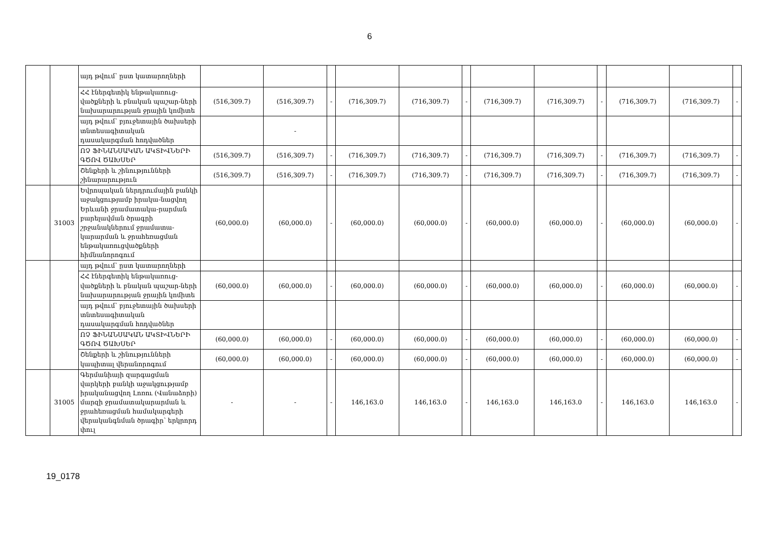6
| | | այդ թվում՝ ըստ կատարողների | | | | | | | | | | | | |
| | | ՀՀ էներգետիկ ենթակառուց-վածքների և բնական պաշար-ների նախարարության ջրային կոմիտե | (516,309.7) | (516,309.7) | - | (716,309.7) | (716,309.7) | - | (716,309.7) | (716,309.7) | - | (716,309.7) | (716,309.7) | - |
| | | այդ թվում՝ բյուջետային ծախսերի տնտեսագիտական դասակարգման հոդվածներ | | - | | | | | | | | | | |
| | | ՈՉ ՖԻՆԱՆՍԱԿԱՆ ԱԿՏԻՎՆԵՐԻ ԳԾՈՎ ԾԱԽՍԵՐ | (516,309.7) | (516,309.7) | - | (716,309.7) | (716,309.7) | - | (716,309.7) | (716,309.7) | - | (716,309.7) | (716,309.7) | - |
| | | Շենքերի և շինությունների շինարարություն | (516,309.7) | (516,309.7) | - | (716,309.7) | (716,309.7) | - | (716,309.7) | (716,309.7) | - | (716,309.7) | (716,309.7) | - |
| | 31003 | Եվրոպական ներդրումային բանկի աջակցությամբ իրակա-նացվող Երևանի ջրամատակա-րարման բարելավման ծրագրի շրջանակներում ջրամատա-կարարման և ջրահեռացման ենթակառուցվածքների հիմնանորոգում | (60,000.0) | (60,000.0) | - | (60,000.0) | (60,000.0) | - | (60,000.0) | (60,000.0) | - | (60,000.0) | (60,000.0) | - |
| | | այդ թվում՝ ըստ կատարողների | | | | | | | | | | | | |
| | | ՀՀ էներգետիկ ենթակառուց-վածքների և բնական պաշար-ների նախարարության ջրային կոմիտե | (60,000.0) | (60,000.0) | - | (60,000.0) | (60,000.0) | - | (60,000.0) | (60,000.0) | - | (60,000.0) | (60,000.0) | - |
| | | այդ թվում՝ բյուջետային ծախսերի տնտեսագիտական դասակարգման հոդվածներ | | | | | | | | | | | | |
| | | ՈՉ ՖԻՆԱՆՍԱԿԱՆ ԱԿՏԻՎՆԵՐԻ ԳԾՈՎ ԾԱԽՍԵՐ | (60,000.0) | (60,000.0) | - | (60,000.0) | (60,000.0) | - | (60,000.0) | (60,000.0) | - | (60,000.0) | (60,000.0) | - |
| | | Շենքերի և շինությունների կապիտալ վերանորոգում | (60,000.0) | (60,000.0) | - | (60,000.0) | (60,000.0) | - | (60,000.0) | (60,000.0) | - | (60,000.0) | (60,000.0) | - |
| | 31005 | Գերմանիայի զարգացման վարկերի բանկի աջակցությամբ իրականացվող Լոռու (Վանաձորի) մարզի ջրամատակարարման և ջրահեռացման համակարգերի վերականգնման ծրագիր՝ երկրորդ փուլ | - | - | - | 146,163.0 | 146,163.0 | - | 146,163.0 | 146,163.0 | - | 146,163.0 | 146,163.0 | - |
19_0178